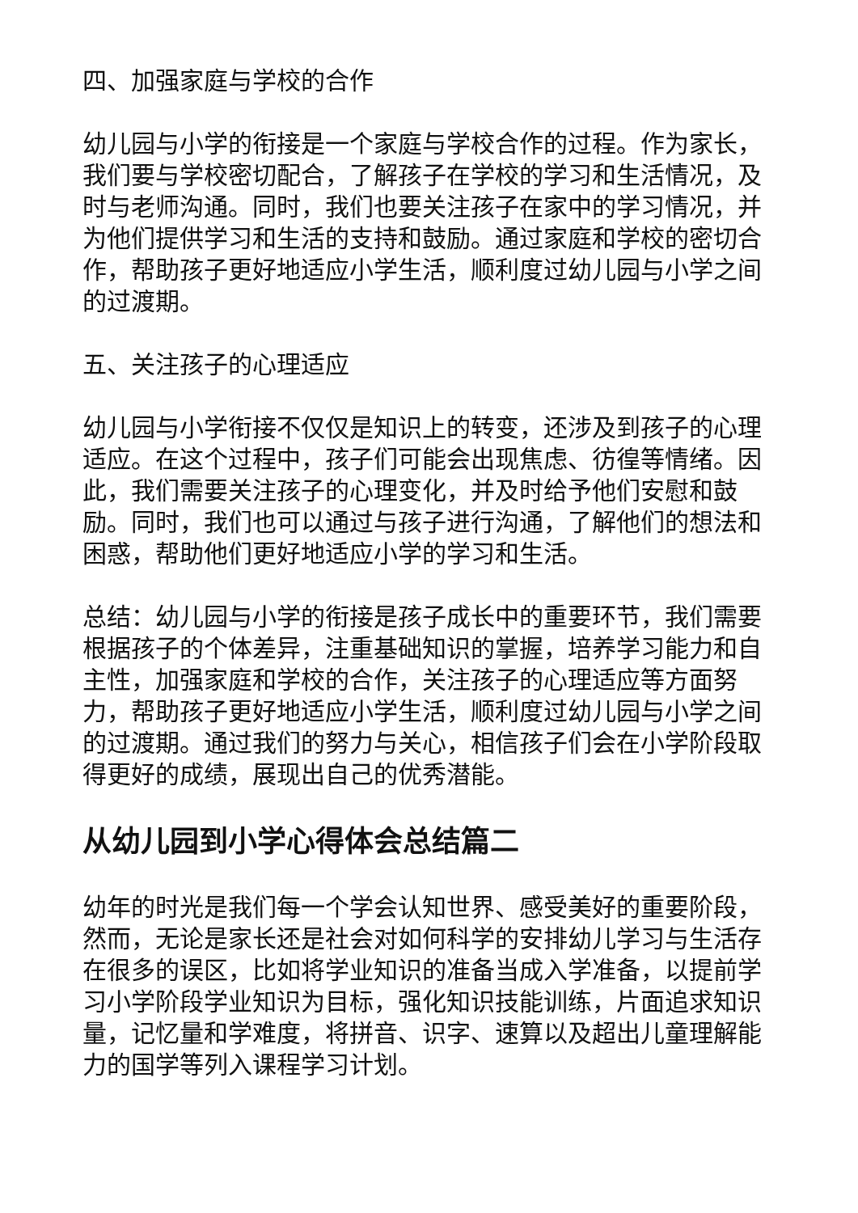四、加强家庭与学校的合作
幼儿园与小学的衔接是一个家庭与学校合作的过程。作为家长，我们要与学校密切配合，了解孩子在学校的学习和生活情况，及时与老师沟通。同时，我们也要关注孩子在家中的学习情况，并为他们提供学习和生活的支持和鼓励。通过家庭和学校的密切合作，帮助孩子更好地适应小学生活，顺利度过幼儿园与小学之间的过渡期。
五、关注孩子的心理适应
幼儿园与小学衔接不仅仅是知识上的转变，还涉及到孩子的心理适应。在这个过程中，孩子们可能会出现焦虑、彷徨等情绪。因此，我们需要关注孩子的心理变化，并及时给予他们安慰和鼓励。同时，我们也可以通过与孩子进行沟通，了解他们的想法和困惑，帮助他们更好地适应小学的学习和生活。
总结：幼儿园与小学的衔接是孩子成长中的重要环节，我们需要根据孩子的个体差异，注重基础知识的掌握，培养学习能力和自主性，加强家庭和学校的合作，关注孩子的心理适应等方面努力，帮助孩子更好地适应小学生活，顺利度过幼儿园与小学之间的过渡期。通过我们的努力与关心，相信孩子们会在小学阶段取得更好的成绩，展现出自己的优秀潜能。
从幼儿园到小学心得体会总结篇二
幼年的时光是我们每一个学会认知世界、感受美好的重要阶段，然而，无论是家长还是社会对如何科学的安排幼儿学习与生活存在很多的误区，比如将学业知识的准备当成入学准备，以提前学习小学阶段学业知识为目标，强化知识技能训练，片面追求知识量，记忆量和学难度，将拼音、识字、速算以及超出儿童理解能力的国学等列入课程学习计划。